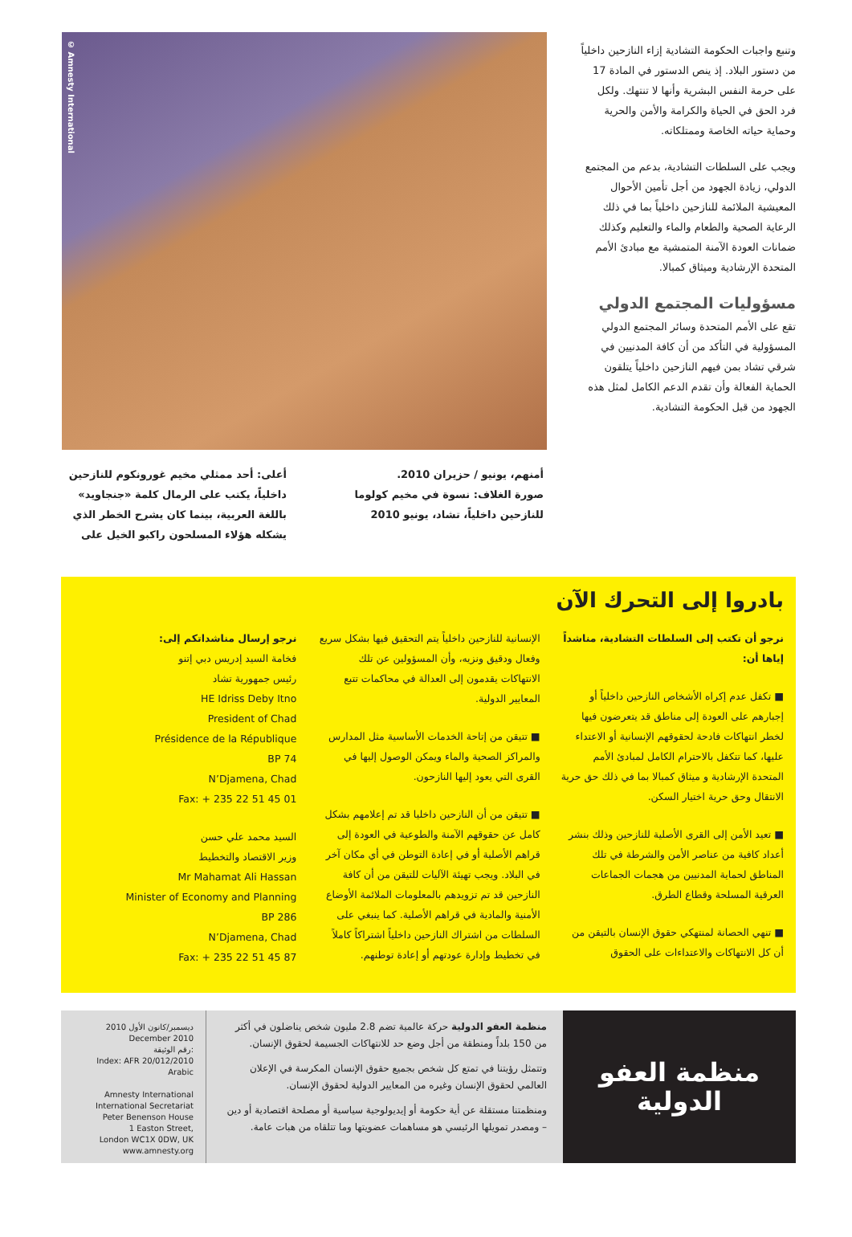وتنبع واجبات الحكومة التشادية إزاء النازحين داخلياً من دستور البلاد. إذ ينص الدستور في المادة 17 على حرمة النفس البشرية وأنها لا تنتهك. ولكل فرد الحق في الحياة والكرامة والأمن والحرية وحماية حياته الخاصة وممتلكاته.
ويجب على السلطات التشادية، بدعم من المجتمع الدولي، زيادة الجهود من أجل تأمين الأحوال المعيشية الملائمة للنازحين داخلياً بما في ذلك الرعاية الصحية والطعام والماء والتعليم وكذلك ضمانات العودة الآمنة المتمشية مع مبادئ الأمم المتحدة الإرشادية وميثاق كمبالا.
مسؤوليات المجتمع الدولي
تقع على الأمم المتحدة وسائر المجتمع الدولي المسؤولية في التأكد من أن كافة المدنيين في شرقي تشاد بمن فيهم النازحين داخلياً يتلقون الحماية الفعالة وأن تقدم الدعم الكامل لمثل هذه الجهود من قبل الحكومة التشادية.
© Amnesty International
أعلى: أحد ممثلي مخيم غورونكوم للنازحين داخلياً، يكتب على الرمال كلمة «جنجاويد» باللغة العربية، بينما كان يشرح الخطر الذي يشكله هؤلاء المسلحون راكبو الخيل على
أمنهم، يونيو / حزيران 2010.
صورة الغلاف: نسوة في مخيم كولوما للنازحين داخلياً، تشاد، يونيو 2010
بادروا إلى التحرك الآن
نرجو أن تكتب إلى السلطات التشادية، مناشداً إياها أن:
■ تكفل عدم إكراه الأشخاص النازحين داخلياً أو إجبارهم على العودة إلى مناطق قد يتعرضون فيها لخطر انتهاكات فادحة لحقوقهم الإنسانية أو الاعتداء عليها، كما تتكفل بالاحترام الكامل لمبادئ الأمم المتحدة الإرشادية و ميثاق كمبالا بما في ذلك حق حرية الانتقال وحق حرية اختيار السكن.
■ تعيد الأمن إلى القرى الأصلية للنازحين وذلك بنشر أعداد كافية من عناصر الأمن والشرطة في تلك المناطق لحماية المدنيين من هجمات الجماعات العرقية المسلحة وقطاع الطرق.
■ تنهي الحصانة لمنتهكي حقوق الإنسان بالتيقن من أن كل الانتهاكات والاعتداءات على الحقوق
الإنسانية للنازحين داخلياً يتم التحقيق فيها بشكل سريع وفعال ودقيق ونزيه، وأن المسؤولين عن تلك الانتهاكات يقدمون إلى العدالة في محاكمات تتبع المعايير الدولية.
■ تتيقن من إتاحة الخدمات الأساسية مثل المدارس والمراكز الصحية والماء ويمكن الوصول إليها في القرى التي يعود إليها النازحون.
■ تتيقن من أن النازحين داخليا قد تم إعلامهم بشكل كامل عن حقوقهم الآمنة والطوعية في العودة إلى قراهم الأصلية أو في إعادة التوطن في أي مكان آخر في البلاد. ويجب تهيئة الآليات للتيقن من أن كافة النازحين قد تم تزويدهم بالمعلومات الملائمة الأوضاع الأمنية والمادية في قراهم الأصلية. كما ينبغي على السلطات من اشتراك النازحين داخلياً اشتراكاً كاملاً في تخطيط وإدارة عودتهم أو إعادة توطنهم.
نرجو إرسال مناشداتكم إلى:
فخامة السيد إدريس دبي إتنو
رئيس جمهورية تشاد
HE Idriss Deby Itno
President of Chad
Présidence de la République
BP 74
N’Djamena, Chad
Fax: + 235 22 51 45 01
السيد محمد علي حسن
وزير الاقتصاد والتخطيط
Mr Mahamat Ali Hassan
Minister of Economy and Planning
BP 286
N’Djamena, Chad
Fax: + 235 22 51 45 87
منظمة العفو
الدولية
منظمة العفو الدولية حركة عالمية تضم 2.8 مليون شخص يناضلون في أكثر من 150 بلداً ومنطقة من أجل وضع حد للانتهاكات الجسيمة لحقوق الإنسان.
وتتمثل رؤيتنا في تمتع كل شخص بجميع حقوق الإنسان المكرسة في الإعلان العالمي لحقوق الإنسان وغيره من المعايير الدولية لحقوق الإنسان.
ومنظمتنا مستقلة عن أية حكومة أو إيديولوجية سياسية أو مصلحة اقتصادية أو دين – ومصدر تمويلها الرئيسي هو مساهمات عضويتها وما تتلقاه من هبات عامة.
ديسمبر/كانون الأول 2010
December 2010
رقم الوثيقة:
Index: AFR 20/012/2010
Arabic
Amnesty International
International Secretariat
Peter Benenson House
1 Easton Street,
London WC1X 0DW, UK
www.amnesty.org